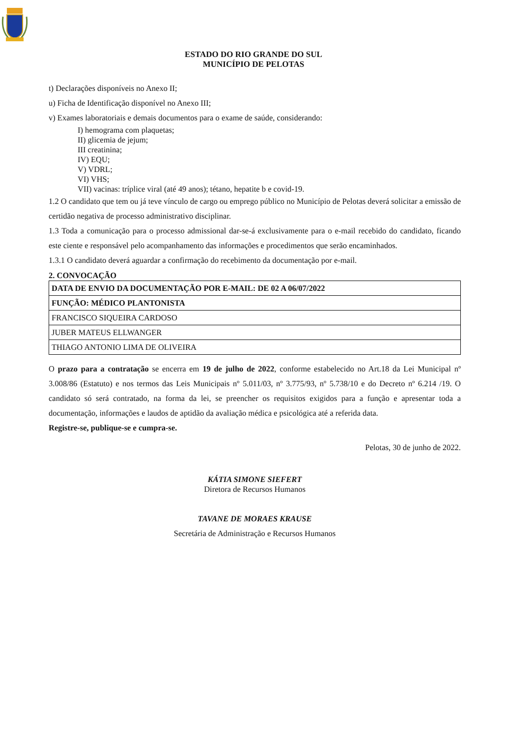ESTADO DO RIO GRANDE DO SUL
MUNICÍPIO DE PELOTAS
t) Declarações disponíveis no Anexo II;
u) Ficha de Identificação disponível no Anexo III;
v) Exames laboratoriais e demais documentos para o exame de saúde, considerando:
I) hemograma com plaquetas;
II) glicemia de jejum;
III creatinina;
IV) EQU;
V) VDRL;
VI) VHS;
VII) vacinas: tríplice viral (até 49 anos); tétano, hepatite b e covid-19.
1.2 O candidato que tem ou já teve vínculo de cargo ou emprego público no Município de Pelotas deverá solicitar a emissão de certidão negativa de processo administrativo disciplinar.
1.3 Toda a comunicação para o processo admissional dar-se-á exclusivamente para o e-mail recebido do candidato, ficando este ciente e responsável pelo acompanhamento das informações e procedimentos que serão encaminhados.
1.3.1 O candidato deverá aguardar a confirmação do recebimento da documentação por e-mail.
2. CONVOCAÇÃO
| DATA DE ENVIO DA DOCUMENTAÇÃO POR E-MAIL: DE 02 A 06/07/2022 |
| FUNÇÃO: MÉDICO PLANTONISTA |
| FRANCISCO SIQUEIRA CARDOSO |
| JUBER MATEUS ELLWANGER |
| THIAGO ANTONIO LIMA DE OLIVEIRA |
O prazo para a contratação se encerra em 19 de julho de 2022, conforme estabelecido no Art.18 da Lei Municipal nº 3.008/86 (Estatuto) e nos termos das Leis Municipais nº 5.011/03, nº 3.775/93, nº 5.738/10 e do Decreto nº 6.214 /19. O candidato só será contratado, na forma da lei, se preencher os requisitos exigidos para a função e apresentar toda a documentação, informações e laudos de aptidão da avaliação médica e psicológica até a referida data.
Registre-se, publique-se e cumpra-se.
Pelotas, 30 de junho de 2022.
KÁTIA SIMONE SIEFERT
Diretora de Recursos Humanos
TAVANE DE MORAES KRAUSE
Secretária de Administração e Recursos Humanos